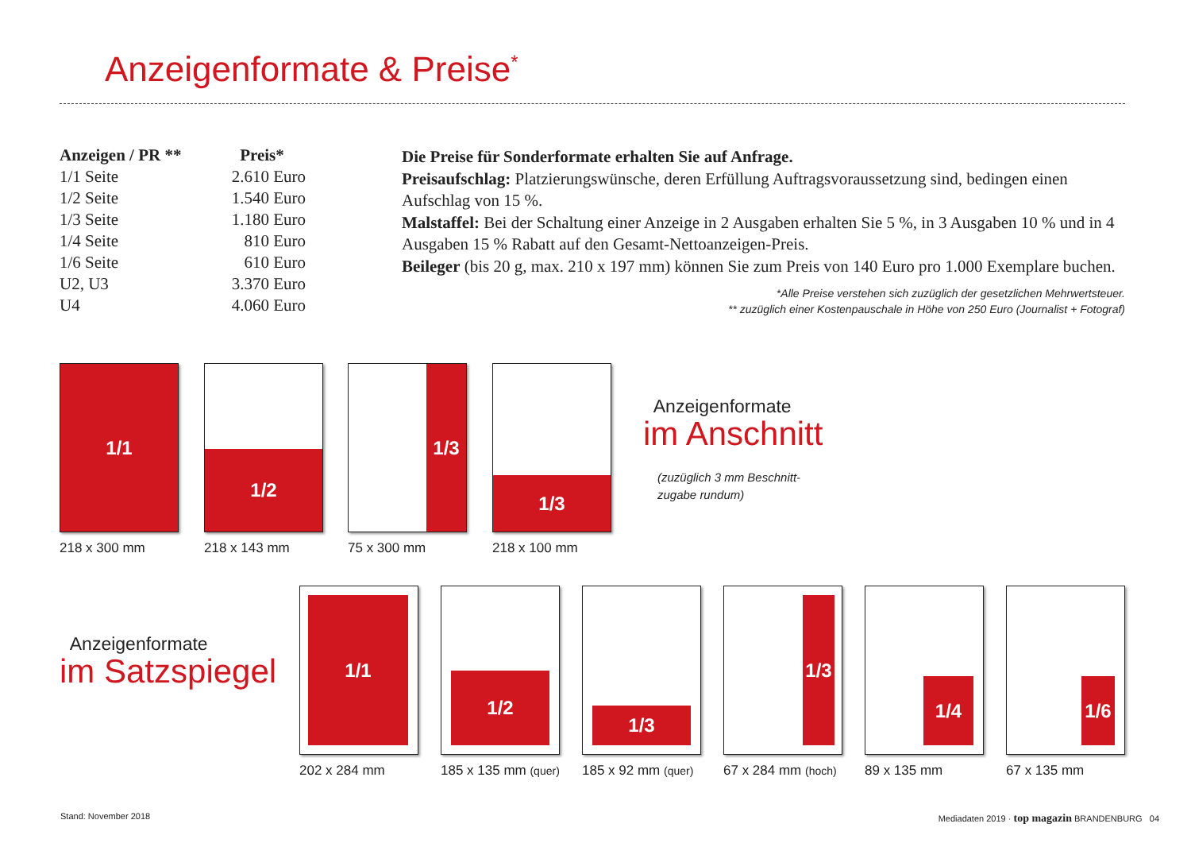Anzeigenformate & Preise<sup>*</sup>
| Anzeigen / PR ** | Preis* |
| --- | --- |
| 1/1 Seite | 2.610 Euro |
| 1/2 Seite | 1.540 Euro |
| 1/3 Seite | 1.180 Euro |
| 1/4 Seite | 810 Euro |
| 1/6 Seite | 610 Euro |
| U2, U3 | 3.370 Euro |
| U4 | 4.060 Euro |
Die Preise für Sonderformate erhalten Sie auf Anfrage.
Preisaufschlag: Platzierungswünsche, deren Erfüllung Auftragsvoraussetzung sind, bedingen einen Aufschlag von 15 %.
Malstaffel: Bei der Schaltung einer Anzeige in 2 Ausgaben erhalten Sie 5 %, in 3 Ausgaben 10 % und in 4 Ausgaben 15 % Rabatt auf den Gesamt-Nettoanzeigen-Preis.
Beileger (bis 20 g, max. 210 x 197 mm) können Sie zum Preis von 140 Euro pro 1.000 Exemplare buchen.
*Alle Preise verstehen sich zuzüglich der gesetzlichen Mehrwertsteuer.
** zuzüglich einer Kostenpauschale in Höhe von 250 Euro (Journalist + Fotograf)
1/1
218 x 300 mm
1/2
218 x 143 mm
1/3
75 x 300 mm
1/3
218 x 100 mm
Anzeigenformate
im Anschnitt
(zuzüglich 3 mm Beschnitt-
zugabe rundum)
Anzeigenformate
im Satzspiegel
1/1
202 x 284 mm
1/2
185 x 135 mm (quer)
1/3
185 x 92 mm (quer)
1/3
67 x 284 mm (hoch)
1/4
89 x 135 mm
1/6
67 x 135 mm
Stand: November 2018
Mediadaten 2019 · top magazin BRANDENBURG 04